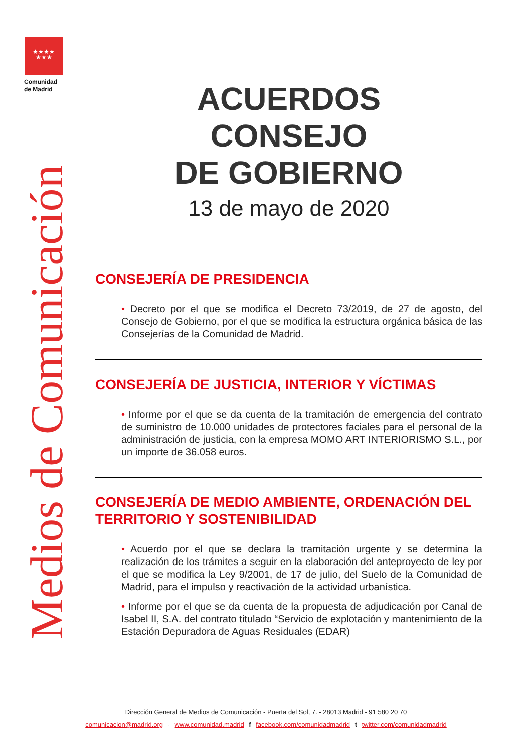★★★★
★★★
Comunidad
de Madrid
Medios de Comunicación
ACUERDOS
CONSEJO
DE GOBIERNO
13 de mayo de 2020
CONSEJERÍA DE PRESIDENCIA
• Decreto por el que se modifica el Decreto 73/2019, de 27 de agosto, del Consejo de Gobierno, por el que se modifica la estructura orgánica básica de las Consejerías de la Comunidad de Madrid.
CONSEJERÍA DE JUSTICIA, INTERIOR Y VÍCTIMAS
• Informe por el que se da cuenta de la tramitación de emergencia del contrato de suministro de 10.000 unidades de protectores faciales para el personal de la administración de justicia, con la empresa MOMO ART INTERIORISMO S.L., por un importe de 36.058 euros.
CONSEJERÍA DE MEDIO AMBIENTE, ORDENACIÓN DEL TERRITORIO Y SOSTENIBILIDAD
• Acuerdo por el que se declara la tramitación urgente y se determina la realización de los trámites a seguir en la elaboración del anteproyecto de ley por el que se modifica la Ley 9/2001, de 17 de julio, del Suelo de la Comunidad de Madrid, para el impulso y reactivación de la actividad urbanística.
• Informe por el que se da cuenta de la propuesta de adjudicación por Canal de Isabel II, S.A. del contrato titulado “Servicio de explotación y mantenimiento de la Estación Depuradora de Aguas Residuales (EDAR)
Dirección General de Medios de Comunicación - Puerta del Sol, 7. - 28013 Madrid - 91 580 20 70
comunicacion@madrid.org - www.comunidad.madrid f facebook.com/comunidadmadrid t twitter.com/comunidadmadrid